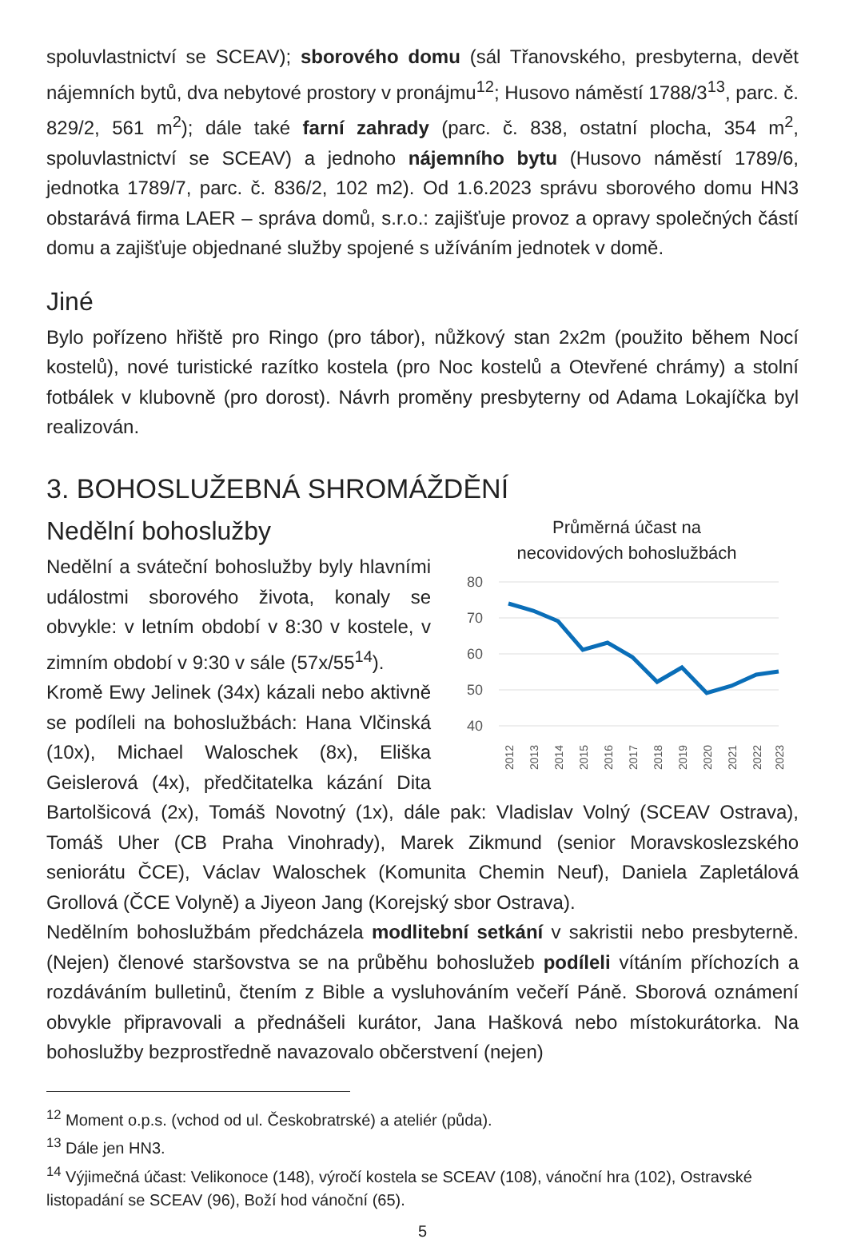spoluvlastnictví se SCEAV); sborového domu (sál Třanovského, presbyterna, devět nájemních bytů, dva nebytové prostory v pronájmu<sup>12</sup>; Husovo náměstí 1788/3<sup>13</sup>, parc. č. 829/2, 561 m<sup>2</sup>); dále také farní zahrady (parc. č. 838, ostatní plocha, 354 m<sup>2</sup>, spoluvlastnictví se SCEAV) a jednoho nájemního bytu (Husovo náměstí 1789/6, jednotka 1789/7, parc. č. 836/2, 102 m2). Od 1.6.2023 správu sborového domu HN3 obstarává firma LAER – správa domů, s.r.o.: zajišťuje provoz a opravy společných částí domu a zajišťuje objednané služby spojené s užíváním jednotek v domě.
Jiné
Bylo pořízeno hřiště pro Ringo (pro tábor), nůžkový stan 2x2m (použito během Nocí kostelů), nové turistické razítko kostela (pro Noc kostelů a Otevřené chrámy) a stolní fotbálek v klubovně (pro dorost). Návrh proměny presbyterny od Adama Lokajíčka byl realizován.
3. BOHOSLUŽEBNÁ SHROMÁŽDĚNÍ
Průměrná účast na
necovidových bohoslužbách
80
70
60
50
40
2012
2013
2014
2015
2016
2017
2018
2019
2020
2021
2022
2023
Nedělní bohoslužby
Nedělní a sváteční bohoslužby byly hlavními událostmi sborového života, konaly se obvykle: v letním období v 8:30 v kostele, v zimním období v 9:30 v sále (57x/55<sup>14</sup>).
Kromě Ewy Jelinek (34x) kázali nebo aktivně se podíleli na bohoslužbách: Hana Vlčinská (10x), Michael Waloschek (8x), Eliška Geislerová (4x), předčitatelka kázání Dita Bartolšicová (2x), Tomáš Novotný (1x), dále pak: Vladislav Volný (SCEAV Ostrava), Tomáš Uher (CB Praha Vinohrady), Marek Zikmund (senior Moravskoslezského seniorátu ČCE), Václav Waloschek (Komunita Chemin Neuf), Daniela Zapletálová Grollová (ČCE Volyně) a Jiyeon Jang (Korejský sbor Ostrava).
Nedělním bohoslužbám předcházela modlitební setkání v sakristii nebo presbyterně. (Nejen) členové staršovstva se na průběhu bohoslužeb podíleli vítáním příchozích a rozdáváním bulletinů, čtením z Bible a vysluhováním večeří Páně. Sborová oznámení obvykle připravovali a přednášeli kurátor, Jana Hašková nebo místokurátorka. Na bohoslužby bezprostředně navazovalo občerstvení (nejen)
<sup>12</sup> Moment o.p.s. (vchod od ul. Českobratrské) a ateliér (půda).
<sup>13</sup> Dále jen HN3.
<sup>14</sup> Výjimečná účast: Velikonoce (148), výročí kostela se SCEAV (108), vánoční hra (102), Ostravské listopadání se SCEAV (96), Boží hod vánoční (65).
5